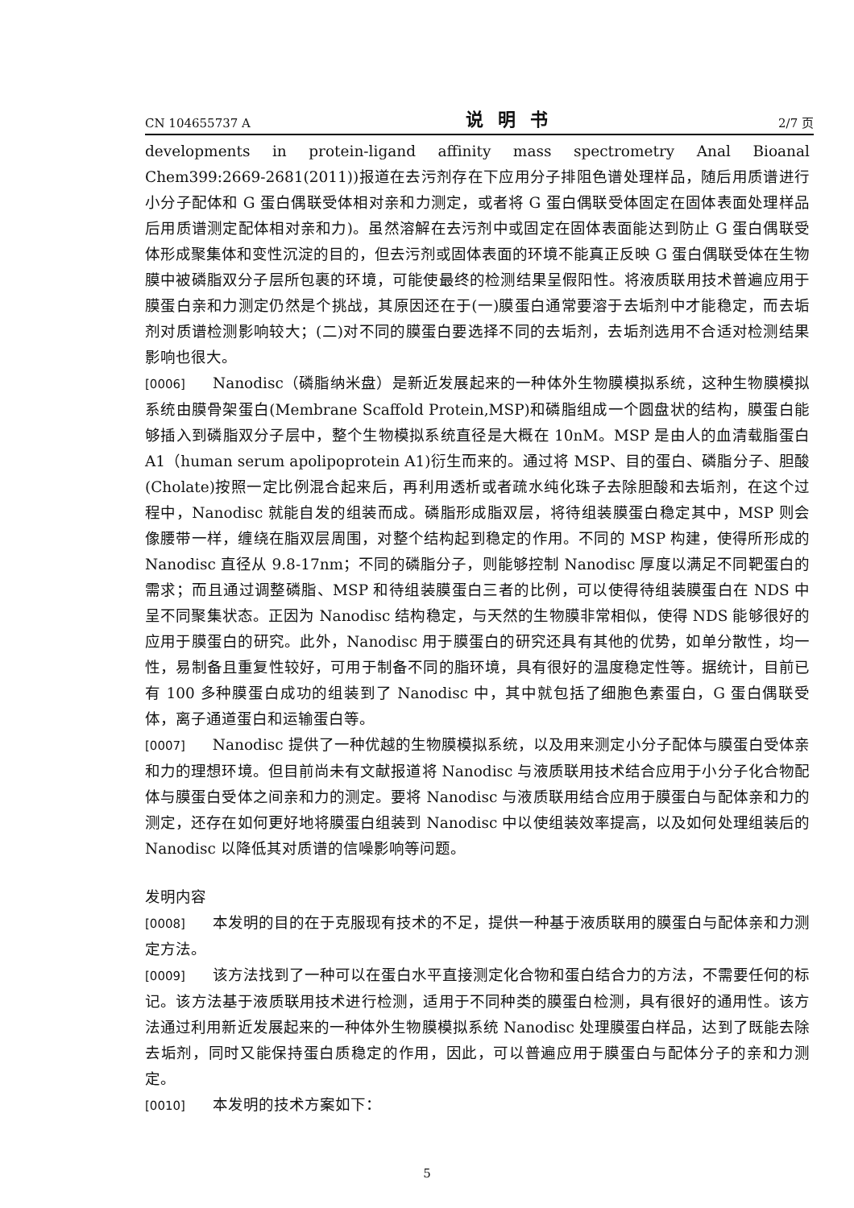CN 104655737 A 说明书 2/7 页
developments in protein-ligand affinity mass spectrometry Anal Bioanal Chem399:2669-2681(2011))报道在去污剂存在下应用分子排阻色谱处理样品，随后用质谱进行小分子配体和 G 蛋白偶联受体相对亲和力测定，或者将 G 蛋白偶联受体固定在固体表面处理样品后用质谱测定配体相对亲和力)。虽然溶解在去污剂中或固定在固体表面能达到防止 G 蛋白偶联受体形成聚集体和变性沉淀的目的，但去污剂或固体表面的环境不能真正反映 G 蛋白偶联受体在生物膜中被磷脂双分子层所包裹的环境，可能使最终的检测结果呈假阳性。将液质联用技术普遍应用于膜蛋白亲和力测定仍然是个挑战，其原因还在于(一)膜蛋白通常要溶于去垢剂中才能稳定，而去垢剂对质谱检测影响较大；(二)对不同的膜蛋白要选择不同的去垢剂，去垢剂选用不合适对检测结果影响也很大。
[0006] Nanodisc（磷脂纳米盘）是新近发展起来的一种体外生物膜模拟系统，这种生物膜模拟系统由膜骨架蛋白(Membrane Scaffold Protein,MSP)和磷脂组成一个圆盘状的结构，膜蛋白能够插入到磷脂双分子层中，整个生物模拟系统直径是大概在 10nM。MSP 是由人的血清载脂蛋白 A1（human serum apolipoprotein A1)衍生而来的。通过将 MSP、目的蛋白、磷脂分子、胆酸(Cholate)按照一定比例混合起来后，再利用透析或者疏水纯化珠子去除胆酸和去垢剂，在这个过程中，Nanodisc 就能自发的组装而成。磷脂形成脂双层，将待组装膜蛋白稳定其中，MSP 则会像腰带一样，缠绕在脂双层周围，对整个结构起到稳定的作用。不同的 MSP 构建，使得所形成的 Nanodisc 直径从 9.8-17nm；不同的磷脂分子，则能够控制 Nanodisc 厚度以满足不同靶蛋白的需求；而且通过调整磷脂、MSP 和待组装膜蛋白三者的比例，可以使得待组装膜蛋白在 NDS 中呈不同聚集状态。正因为 Nanodisc 结构稳定，与天然的生物膜非常相似，使得 NDS 能够很好的应用于膜蛋白的研究。此外，Nanodisc 用于膜蛋白的研究还具有其他的优势，如单分散性，均一性，易制备且重复性较好，可用于制备不同的脂环境，具有很好的温度稳定性等。据统计，目前已有 100 多种膜蛋白成功的组装到了 Nanodisc 中，其中就包括了细胞色素蛋白，G 蛋白偶联受体，离子通道蛋白和运输蛋白等。
[0007] Nanodisc 提供了一种优越的生物膜模拟系统，以及用来测定小分子配体与膜蛋白受体亲和力的理想环境。但目前尚未有文献报道将 Nanodisc 与液质联用技术结合应用于小分子化合物配体与膜蛋白受体之间亲和力的测定。要将 Nanodisc 与液质联用结合应用于膜蛋白与配体亲和力的测定，还存在如何更好地将膜蛋白组装到 Nanodisc 中以使组装效率提高，以及如何处理组装后的 Nanodisc 以降低其对质谱的信噪影响等问题。
发明内容
[0008] 本发明的目的在于克服现有技术的不足，提供一种基于液质联用的膜蛋白与配体亲和力测定方法。
[0009] 该方法找到了一种可以在蛋白水平直接测定化合物和蛋白结合力的方法，不需要任何的标记。该方法基于液质联用技术进行检测，适用于不同种类的膜蛋白检测，具有很好的通用性。该方法通过利用新近发展起来的一种体外生物膜模拟系统 Nanodisc 处理膜蛋白样品，达到了既能去除去垢剂，同时又能保持蛋白质稳定的作用，因此，可以普遍应用于膜蛋白与配体分子的亲和力测定。
[0010] 本发明的技术方案如下：
5